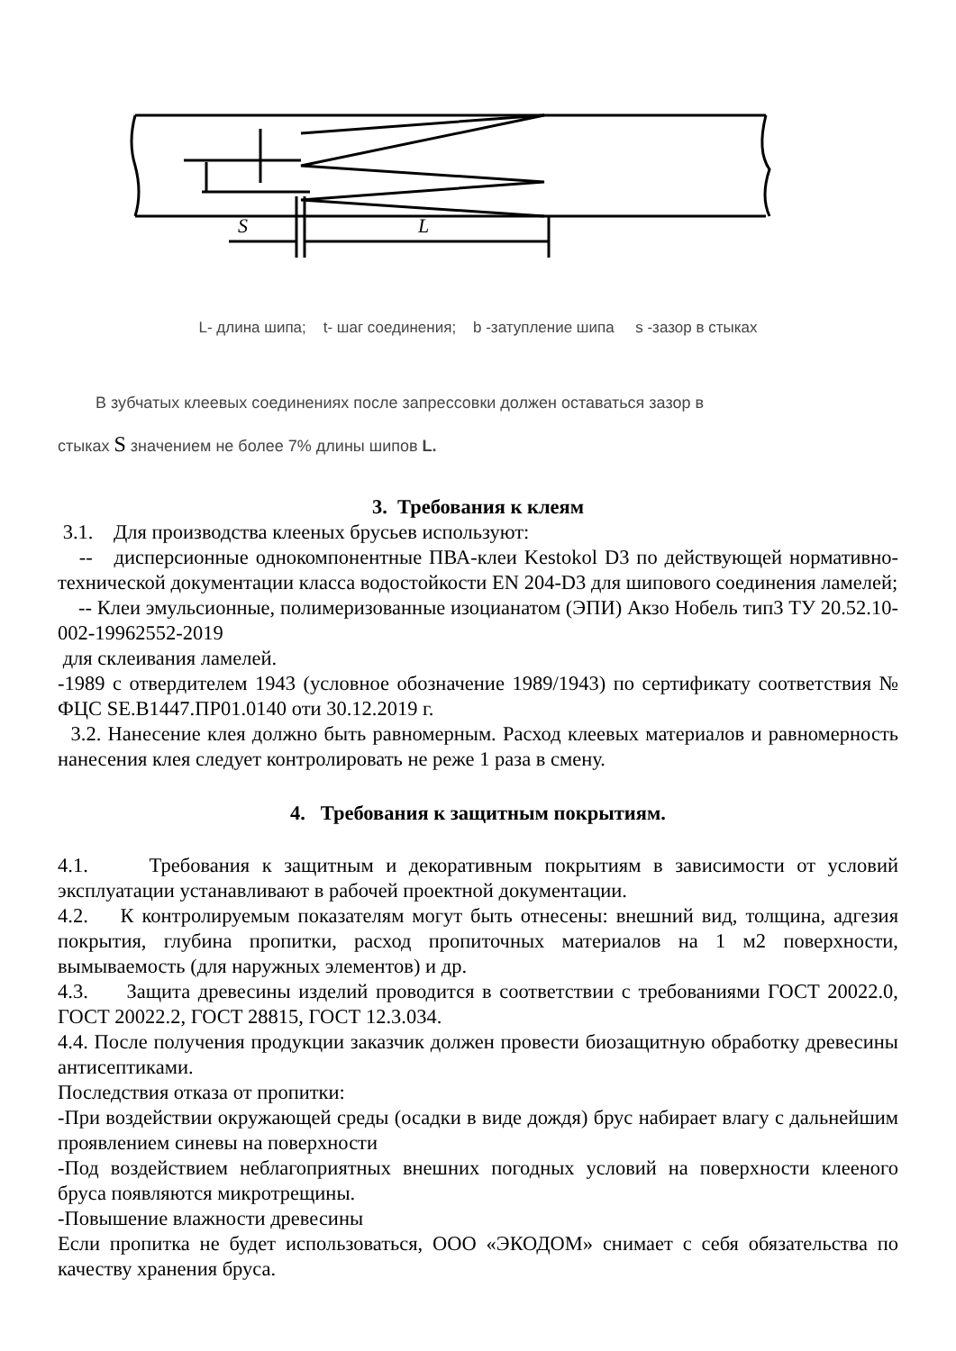S
L
L- длина шипа; t- шаг соединения; b -затупление шипа s -зазор в стыках
В зубчатых клеевых соединениях после запрессовки должен оставаться зазор в
стыках S значением не более 7% длины шипов L.
3. Требования к клеям
3.1. Для производства клееных брусьев используют:
-- дисперсионные однокомпонентные ПВА-клеи Kestokol D3 по действующей нормативно-технической документации класса водостойкости EN 204-D3 для шипового соединения ламелей;
-- Клеи эмульсионные, полимеризованные изоцианатом (ЭПИ) Акзо Нобель тип3 ТУ 20.52.10-002-19962552-2019
для склеивания ламелей.
-1989 с отвердителем 1943 (условное обозначение 1989/1943) по сертификату соответствия № ФЦС SE.B1447.ПР01.0140 оти 30.12.2019 г.
3.2. Нанесение клея должно быть равномерным. Расход клеевых материалов и равномерность нанесения клея следует контролировать не реже 1 раза в смену.
4. Требования к защитным покрытиям.
4.1. Требования к защитным и декоративным покрытиям в зависимости от условий эксплуатации устанавливают в рабочей проектной документации.
4.2. К контролируемым показателям могут быть отнесены: внешний вид, толщина, адгезия покрытия, глубина пропитки, расход пропиточных материалов на 1 м2 поверхности, вымываемость (для наружных элементов) и др.
4.3. Защита древесины изделий проводится в соответствии с требованиями ГОСТ 20022.0, ГОСТ 20022.2, ГОСТ 28815, ГОСТ 12.3.034.
4.4. После получения продукции заказчик должен провести биозащитную обработку древесины антисептиками.
Последствия отказа от пропитки:
-При воздействии окружающей среды (осадки в виде дождя) брус набирает влагу с дальнейшим проявлением синевы на поверхности
-Под воздействием неблагоприятных внешних погодных условий на поверхности клееного бруса появляются микротрещины.
-Повышение влажности древесины
Если пропитка не будет использоваться, ООО «ЭКОДОМ» снимает с себя обязательства по качеству хранения бруса.